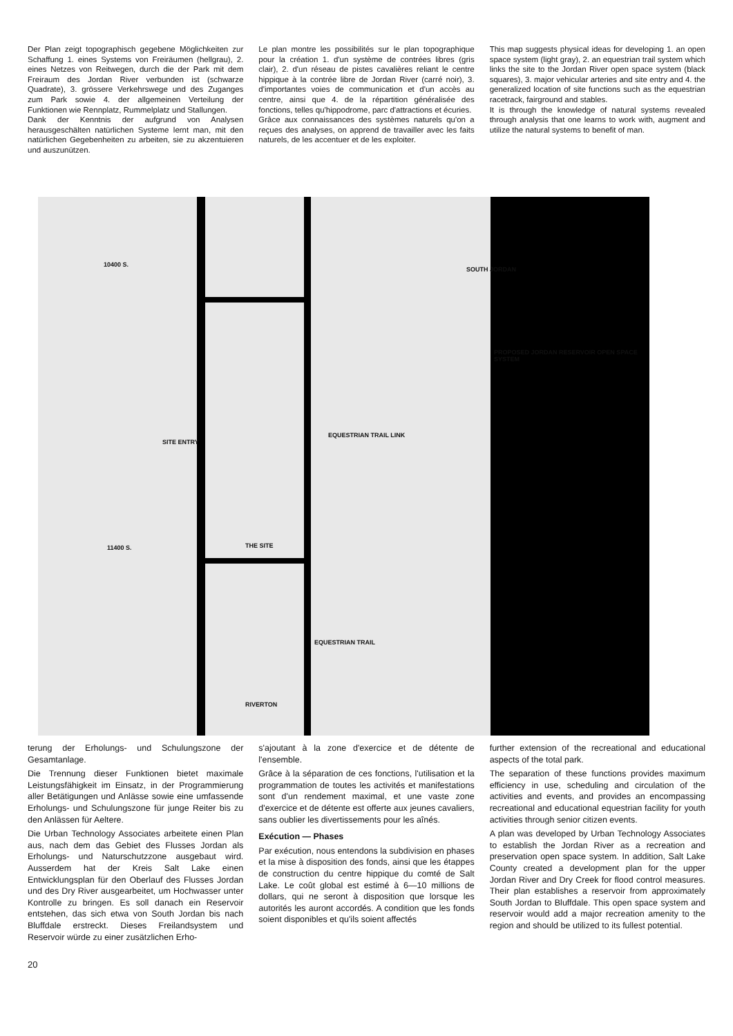Der Plan zeigt topographisch gegebene Möglichkeiten zur Schaffung 1. eines Systems von Freiräumen (hellgrau), 2. eines Netzes von Reitwegen, durch die der Park mit dem Freiraum des Jordan River verbunden ist (schwarze Quadrate), 3. grössere Verkehrswege und des Zuganges zum Park sowie 4. der allgemeinen Verteilung der Funktionen wie Rennplatz, Rummelplatz und Stallungen.
Dank der Kenntnis der aufgrund von Analysen herausgeschälten natürlichen Systeme lernt man, mit den natürlichen Gegebenheiten zu arbeiten, sie zu akzentuieren und auszunützen.
Le plan montre les possibilités sur le plan topographique pour la création 1. d'un système de contrées libres (gris clair), 2. d'un réseau de pistes cavalières reliant le centre hippique à la contrée libre de Jordan River (carré noir), 3. d'importantes voies de communication et d'un accès au centre, ainsi que 4. de la répartition généralisée des fonctions, telles qu'hippodrome, parc d'attractions et écuries.
Grâce aux connaissances des systèmes naturels qu'on a reçues des analyses, on apprend de travailler avec les faits naturels, de les accentuer et de les exploiter.
This map suggests physical ideas for developing 1. an open space system (light gray), 2. an equestrian trail system which links the site to the Jordan River open space system (black squares), 3. major vehicular arteries and site entry and 4. the generalized location of site functions such as the equestrian racetrack, fairground and stables.
It is through the knowledge of natural systems revealed through analysis that one learns to work with, augment and utilize the natural systems to benefit of man.
10400 S.
SOUTH JORDAN
SITE ENTRY
EQUESTRIAN TRAIL LINK
THE SITE 11400 S.
EQUESTRIAN TRAIL
RIVERTON
PROPOSED JORDAN RESERVOIR OPEN SPACE SYSTEM
terung der Erholungs- und Schulungszone der Gesamtanlage.
Die Trennung dieser Funktionen bietet maximale Leistungsfähigkeit im Einsatz, in der Programmierung aller Betätigungen und Anlässe sowie eine umfassende Erholungs- und Schulungszone für junge Reiter bis zu den Anlässen für Aeltere.
Die Urban Technology Associates arbeitete einen Plan aus, nach dem das Gebiet des Flusses Jordan als Erholungs- und Naturschutzzone ausgebaut wird. Ausserdem hat der Kreis Salt Lake einen Entwicklungsplan für den Oberlauf des Flusses Jordan und des Dry River ausgearbeitet, um Hochwasser unter Kontrolle zu bringen. Es soll danach ein Reservoir entstehen, das sich etwa von South Jordan bis nach Bluffdale erstreckt. Dieses Freilandsystem und Reservoir würde zu einer zusätzlichen Erho-
s'ajoutant à la zone d'exercice et de détente de l'ensemble.
Grâce à la séparation de ces fonctions, l'utilisation et la programmation de toutes les activités et manifestations sont d'un rendement maximal, et une vaste zone d'exercice et de détente est offerte aux jeunes cavaliers, sans oublier les divertissements pour les aînés.
Exécution — Phases
Par exécution, nous entendons la subdivision en phases et la mise à disposition des fonds, ainsi que les étappes de construction du centre hippique du comté de Salt Lake. Le coût global est estimé à 6—10 millions de dollars, qui ne seront à disposition que lorsque les autorités les auront accordés. A condition que les fonds soient disponibles et qu'ils soient affectés
further extension of the recreational and educational aspects of the total park.
The separation of these functions provides maximum efficiency in use, scheduling and circulation of the activities and events, and provides an encompassing recreational and educational equestrian facility for youth activities through senior citizen events.
A plan was developed by Urban Technology Associates to establish the Jordan River as a recreation and preservation open space system. In addition, Salt Lake County created a development plan for the upper Jordan River and Dry Creek for flood control measures. Their plan establishes a reservoir from approximately South Jordan to Bluffdale. This open space system and reservoir would add a major recreation amenity to the region and should be utilized to its fullest potential.
20